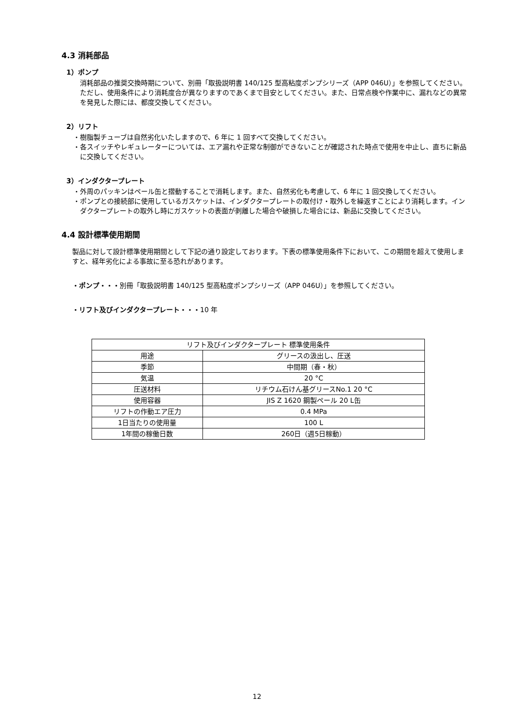4.3 消耗部品
1）ポンプ
消耗部品の推奨交換時期について、別冊「取扱説明書 140/125 型高粘度ポンプシリーズ（APP 046U）」を参照してください。ただし、使用条件により消耗度合が異なりますのであくまで目安としてください。また、日常点検や作業中に、漏れなどの異常を発見した際には、都度交換してください。
2）リフト
・樹脂製チューブは自然劣化いたしますので、6 年に 1 回すべて交換してください。
・各スイッチやレギュレーターについては、エア漏れや正常な制御ができないことが確認された時点で使用を中止し、直ちに新品に交換してください。
3）インダクタープレート
・外周のパッキンはペール缶と摺動することで消耗します。また、自然劣化も考慮して、6 年に 1 回交換してください。
・ポンプとの接続部に使用しているガスケットは、インダクタープレートの取付け・取外しを繰返すことにより消耗します。インダクタープレートの取外し時にガスケットの表面が剥離した場合や破損した場合には、新品に交換してください。
4.4 設計標準使用期間
製品に対して設計標準使用期間として下記の通り設定しております。下表の標準使用条件下において、この期間を超えて使用しますと、経年劣化による事故に至る恐れがあります。
・ポンプ・・・別冊「取扱説明書 140/125 型高粘度ポンプシリーズ（APP 046U）」を参照してください。
・リフト及びインダクタープレート・・・10 年
| リフト及びインダクタープレート 標準使用条件 | |
| 用途 | グリースの汲出し、圧送 |
| 季節 | 中間期（春・秋） |
| 気温 | 20 °C |
| 圧送材料 | リチウム石けん基グリースNo.1 20 °C |
| 使用容器 | JIS Z 1620 鋼製ペール 20 L缶 |
| リフトの作動エア圧力 | 0.4 MPa |
| 1日当たりの使用量 | 100 L |
| 1年間の稼働日数 | 260日（週5日稼動） |
12